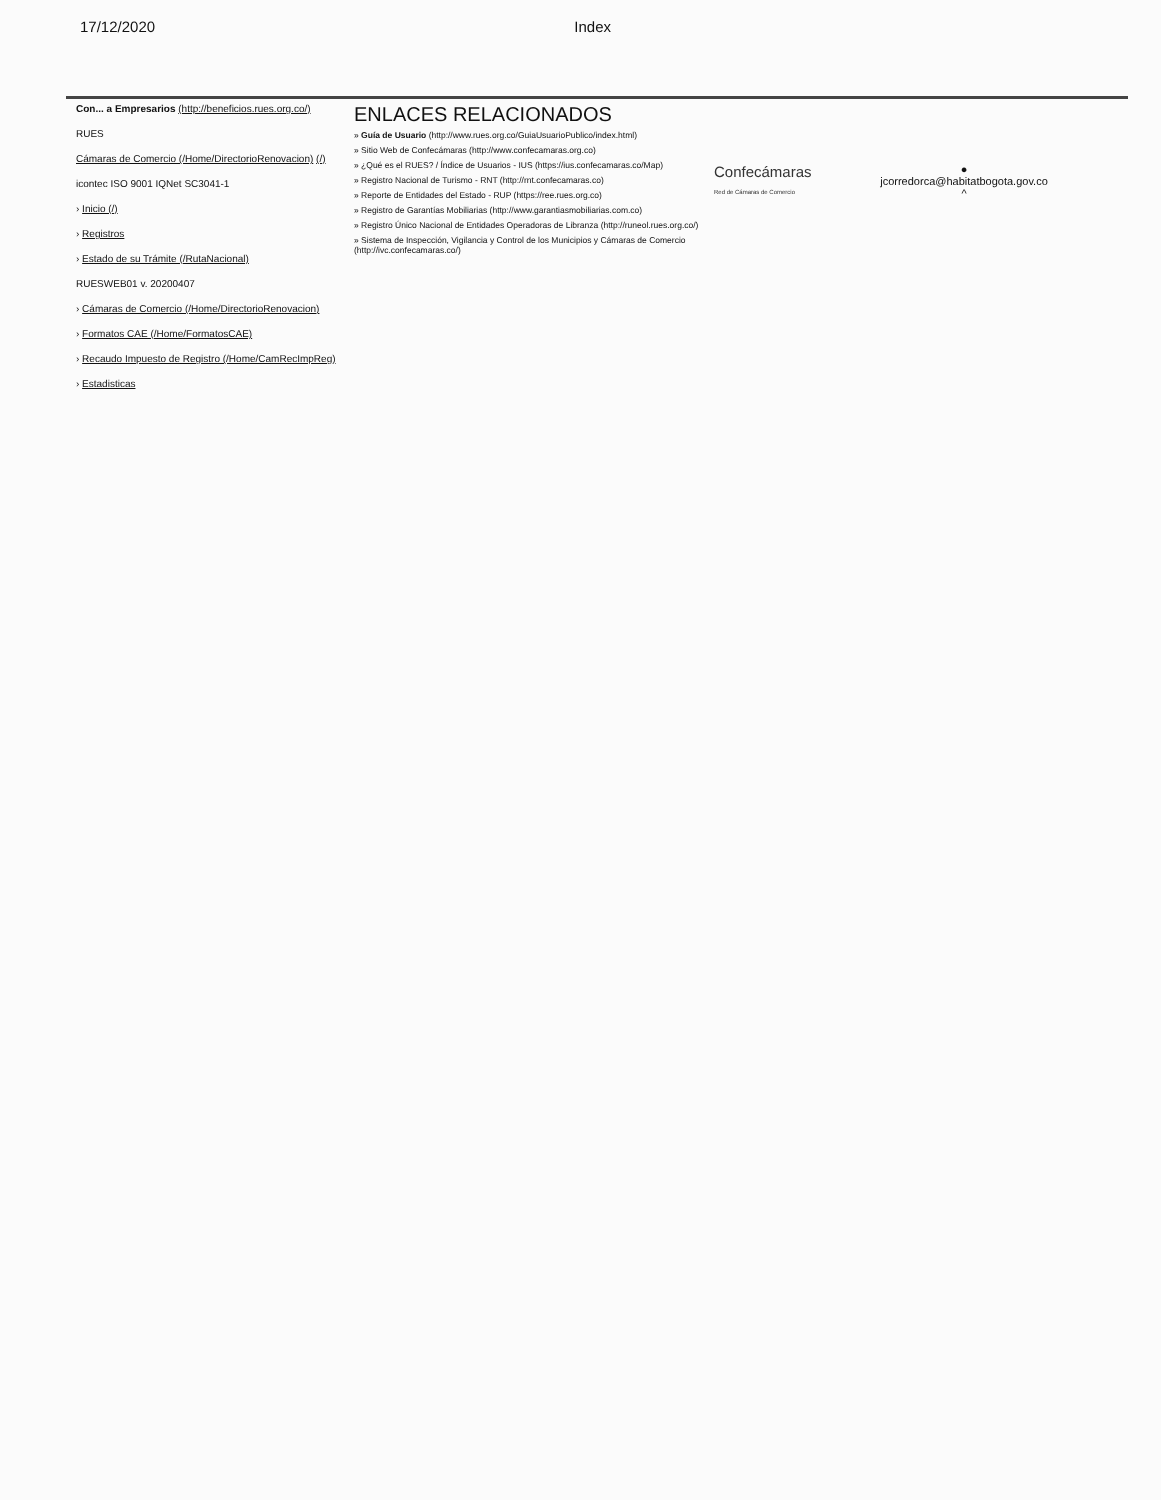17/12/2020 Index
Con... a Empresarios (http://beneficios.rues.org.co/)
RUES
Cámaras de Comercio (/Home/DirectorioRenovacion) (/)
icontec ISO 9001 IQNet SC3041-1
› Inicio (/)
› Registros
› Estado de su Trámite (/RutaNacional)
RUESWEB01 v. 20200407
› Cámaras de Comercio (/Home/DirectorioRenovacion)
› Formatos CAE (/Home/FormatosCAE)
› Recaudo Impuesto de Registro (/Home/CamRecImpReg)
› Estadisticas
ENLACES RELACIONADOS
» Guía de Usuario (http://www.rues.org.co/GuiaUsuarioPublico/index.html)
» Sitio Web de Confecámaras (http://www.confecamaras.org.co)
» ¿Qué es el RUES? / Índice de Usuarios - IUS (https://ius.confecamaras.co/Map)
» Registro Nacional de Turismo - RNT (http://rnt.confecamaras.co)
» Reporte de Entidades del Estado - RUP (https://ree.rues.org.co)
» Registro de Garantías Mobiliarias (http://www.garantiasmobiliarias.com.co)
» Registro Único Nacional de Entidades Operadoras de Libranza (http://runeol.rues.org.co/)
» Sistema de Inspección, Vigilancia y Control de los Municipios y Cámaras de Comercio (http://ivc.confecamaras.co/)
Confecámaras
Red de Cámaras de Comercio
●
jcorredorca@habitatbogota.gov.co
^